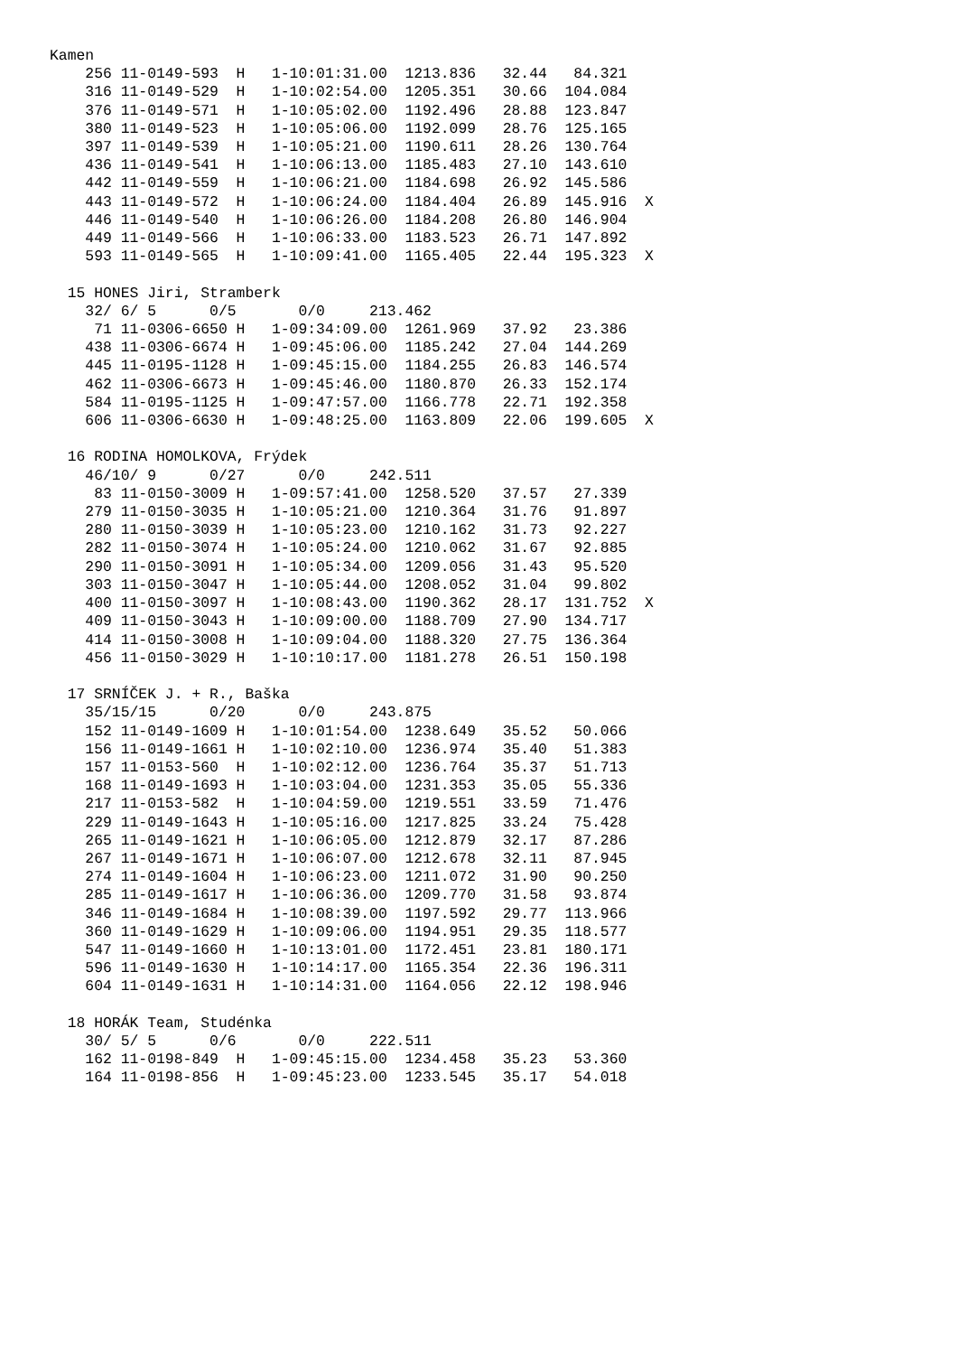Kamen
    256 11-0149-593  H   1-10:01:31.00  1213.836   32.44   84.321
    316 11-0149-529  H   1-10:02:54.00  1205.351   30.66  104.084
    376 11-0149-571  H   1-10:05:02.00  1192.496   28.88  123.847
    380 11-0149-523  H   1-10:05:06.00  1192.099   28.76  125.165
    397 11-0149-539  H   1-10:05:21.00  1190.611   28.26  130.764
    436 11-0149-541  H   1-10:06:13.00  1185.483   27.10  143.610
    442 11-0149-559  H   1-10:06:21.00  1184.698   26.92  145.586
    443 11-0149-572  H   1-10:06:24.00  1184.404   26.89  145.916  X
    446 11-0149-540  H   1-10:06:26.00  1184.208   26.80  146.904
    449 11-0149-566  H   1-10:06:33.00  1183.523   26.71  147.892
    593 11-0149-565  H   1-10:09:41.00  1165.405   22.44  195.323  X

  15 HONES Jiri, Stramberk
    32/ 6/ 5      0/5       0/0     213.462
     71 11-0306-6650 H   1-09:34:09.00  1261.969   37.92   23.386
    438 11-0306-6674 H   1-09:45:06.00  1185.242   27.04  144.269
    445 11-0195-1128 H   1-09:45:15.00  1184.255   26.83  146.574
    462 11-0306-6673 H   1-09:45:46.00  1180.870   26.33  152.174
    584 11-0195-1125 H   1-09:47:57.00  1166.778   22.71  192.358
    606 11-0306-6630 H   1-09:48:25.00  1163.809   22.06  199.605  X

  16 RODINA HOMOLKOVA, Frýdek
    46/10/ 9      0/27      0/0     242.511
     83 11-0150-3009 H   1-09:57:41.00  1258.520   37.57   27.339
    279 11-0150-3035 H   1-10:05:21.00  1210.364   31.76   91.897
    280 11-0150-3039 H   1-10:05:23.00  1210.162   31.73   92.227
    282 11-0150-3074 H   1-10:05:24.00  1210.062   31.67   92.885
    290 11-0150-3091 H   1-10:05:34.00  1209.056   31.43   95.520
    303 11-0150-3047 H   1-10:05:44.00  1208.052   31.04   99.802
    400 11-0150-3097 H   1-10:08:43.00  1190.362   28.17  131.752  X
    409 11-0150-3043 H   1-10:09:00.00  1188.709   27.90  134.717
    414 11-0150-3008 H   1-10:09:04.00  1188.320   27.75  136.364
    456 11-0150-3029 H   1-10:10:17.00  1181.278   26.51  150.198

  17 SRNÍČEK J. + R., Baška
    35/15/15      0/20      0/0     243.875
    152 11-0149-1609 H   1-10:01:54.00  1238.649   35.52   50.066
    156 11-0149-1661 H   1-10:02:10.00  1236.974   35.40   51.383
    157 11-0153-560  H   1-10:02:12.00  1236.764   35.37   51.713
    168 11-0149-1693 H   1-10:03:04.00  1231.353   35.05   55.336
    217 11-0153-582  H   1-10:04:59.00  1219.551   33.59   71.476
    229 11-0149-1643 H   1-10:05:16.00  1217.825   33.24   75.428
    265 11-0149-1621 H   1-10:06:05.00  1212.879   32.17   87.286
    267 11-0149-1671 H   1-10:06:07.00  1212.678   32.11   87.945
    274 11-0149-1604 H   1-10:06:23.00  1211.072   31.90   90.250
    285 11-0149-1617 H   1-10:06:36.00  1209.770   31.58   93.874
    346 11-0149-1684 H   1-10:08:39.00  1197.592   29.77  113.966
    360 11-0149-1629 H   1-10:09:06.00  1194.951   29.35  118.577
    547 11-0149-1660 H   1-10:13:01.00  1172.451   23.81  180.171
    596 11-0149-1630 H   1-10:14:17.00  1165.354   22.36  196.311
    604 11-0149-1631 H   1-10:14:31.00  1164.056   22.12  198.946

  18 HORÁK Team, Studénka
    30/ 5/ 5      0/6       0/0     222.511
    162 11-0198-849  H   1-09:45:15.00  1234.458   35.23   53.360
    164 11-0198-856  H   1-09:45:23.00  1233.545   35.17   54.018